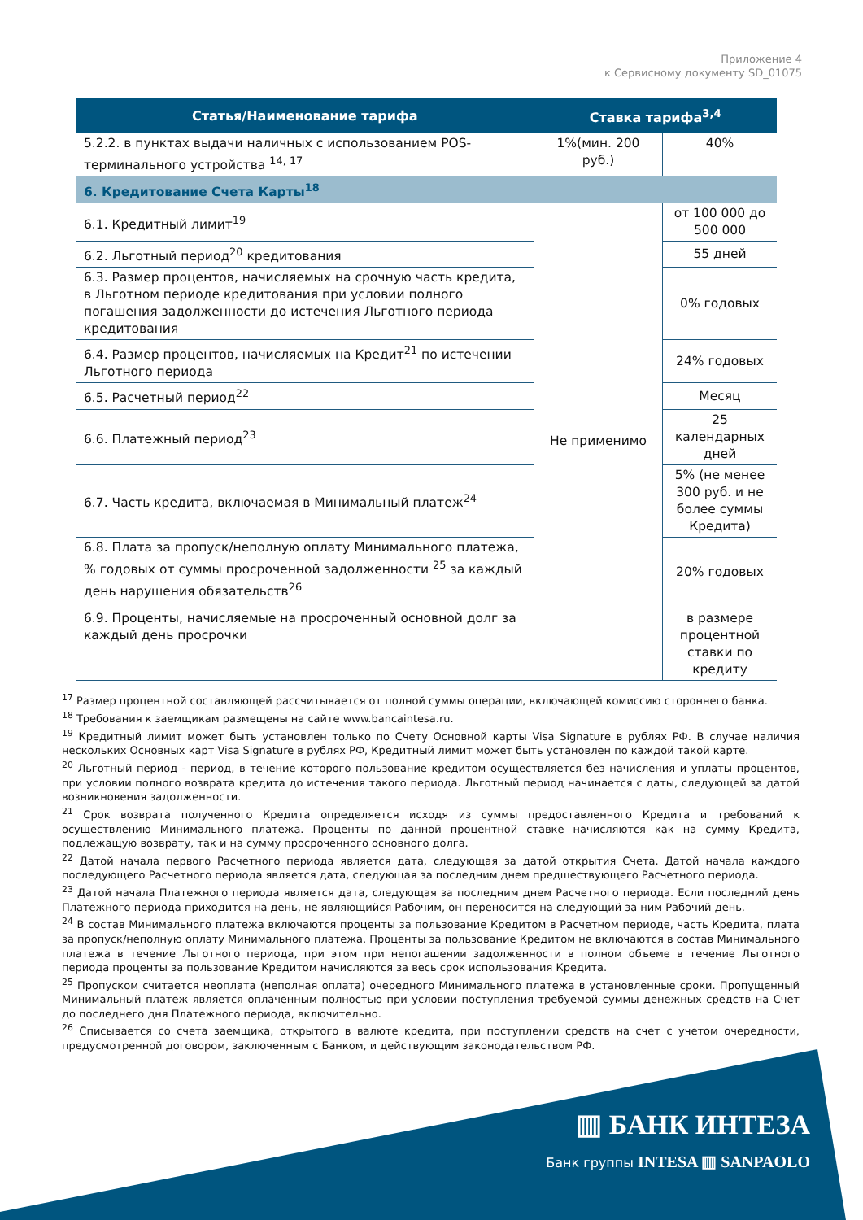Приложение 4
к Сервисному документу SD_01075
| Статья/Наименование тарифа | Ставка тарифа<sup>3,4</sup> | |
| --- | --- | --- |
| 5.2.2. в пунктах выдачи наличных с использованием POS-терминального устройства <sup>14, 17</sup> | 1%(мин. 200 руб.) | 40% |
| 6. Кредитование Счета Карты<sup>18</sup> | | |
| 6.1. Кредитный лимит<sup>19</sup> | Не применимо | от 100 000 до 500 000 |
| 6.2. Льготный период<sup>20</sup> кредитования | | 55 дней |
| 6.3. Размер процентов, начисляемых на срочную часть кредита, в Льготном периоде кредитования при условии полного погашения задолженности до истечения Льготного периода кредитования | | 0% годовых |
| 6.4. Размер процентов, начисляемых на Кредит<sup>21</sup> по истечении Льготного периода | | 24% годовых |
| 6.5. Расчетный период<sup>22</sup> | | Месяц |
| 6.6. Платежный период<sup>23</sup> | | 25 календарных дней |
| 6.7. Часть кредита, включаемая в Минимальный платеж<sup>24</sup> | | 5% (не менее 300 руб. и не более суммы Кредита) |
| 6.8. Плата за пропуск/неполную оплату Минимального платежа, % годовых от суммы просроченной задолженности <sup>25</sup> за каждый день нарушения обязательств<sup>26</sup> | | 20% годовых |
| 6.9. Проценты, начисляемые на просроченный основной долг за каждый день просрочки | | в размере процентной ставки по кредиту |
<sup>17</sup> Размер процентной составляющей рассчитывается от полной суммы операции, включающей комиссию стороннего банка.
<sup>18</sup> Требования к заемщикам размещены на сайте www.bancaintesa.ru.
<sup>19</sup> Кредитный лимит может быть установлен только по Счету Основной карты Visa Signature в рублях РФ. В случае наличия нескольких Основных карт Visa Signature в рублях РФ, Кредитный лимит может быть установлен по каждой такой карте.
<sup>20</sup> Льготный период - период, в течение которого пользование кредитом осуществляется без начисления и уплаты процентов, при условии полного возврата кредита до истечения такого периода. Льготный период начинается с даты, следующей за датой возникновения задолженности.
<sup>21</sup> Срок возврата полученного Кредита определяется исходя из суммы предоставленного Кредита и требований к осуществлению Минимального платежа. Проценты по данной процентной ставке начисляются как на сумму Кредита, подлежащую возврату, так и на сумму просроченного основного долга.
<sup>22</sup> Датой начала первого Расчетного периода является дата, следующая за датой открытия Счета. Датой начала каждого последующего Расчетного периода является дата, следующая за последним днем предшествующего Расчетного периода.
<sup>23</sup> Датой начала Платежного периода является дата, следующая за последним днем Расчетного периода. Если последний день Платежного периода приходится на день, не являющийся Рабочим, он переносится на следующий за ним Рабочий день.
<sup>24</sup> В состав Минимального платежа включаются проценты за пользование Кредитом в Расчетном периоде, часть Кредита, плата за пропуск/неполную оплату Минимального платежа. Проценты за пользование Кредитом не включаются в состав Минимального платежа в течение Льготного периода, при этом при непогашении задолженности в полном объеме в течение Льготного периода проценты за пользование Кредитом начисляются за весь срок использования Кредита.
<sup>25</sup> Пропуском считается неоплата (неполная оплата) очередного Минимального платежа в установленные сроки. Пропущенный Минимальный платеж является оплаченным полностью при условии поступления требуемой суммы денежных средств на Счет до последнего дня Платежного периода, включительно.
<sup>26</sup> Списывается со счета заемщика, открытого в валюте кредита, при поступлении средств на счет с учетом очередности, предусмотренной договором, заключенным с Банком, и действующим законодательством РФ.
▥ БАНК ИНТЕЗА
Банк группы INTESA ▥ SANPAOLO